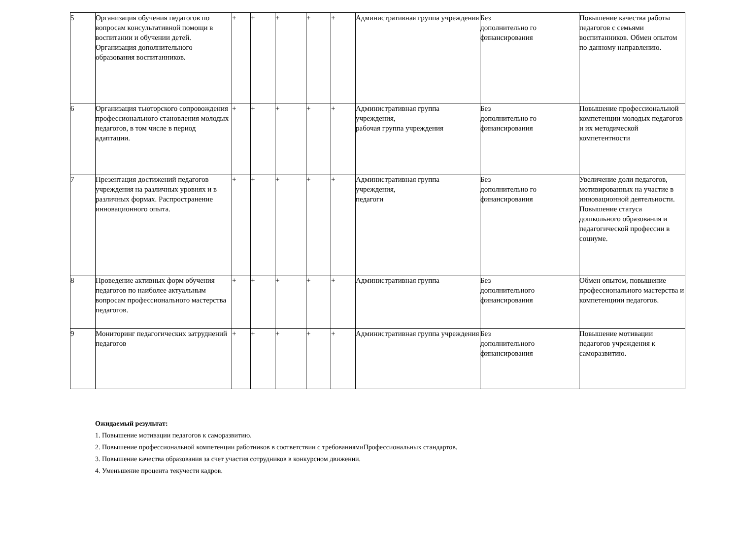| 5 | Организация обучения педагогов по вопросам консультативной помощи в воспитании и обучении детей. Организация дополнительного образования воспитанников. | + | + | + | + | + | Административная группа учреждения | Без дополнительно го финансирования | Повышение качества работы педагогов с семьями воспитанников. Обмен опытом по данному направлению. |
| 6 | Организация тьюторского сопровождения профессионального становления молодых педагогов, в том числе в период адаптации. | + | + | + | + | + | Административная группа учреждения, рабочая группа учреждения | Без дополнительно го финансирования | Повышение профессиональной компетенции молодых педагогов и их методической компетентности |
| 7 | Презентация достижений педагогов учреждения на различных уровнях и в различных формах. Распространение инновационного опыта. | + | + | + | + | + | Административная группа учреждения, педагоги | Без дополнительно го финансирования | Увеличение доли педагогов, мотивированных на участие в инновационной деятельности. Повышение статуса дошкольного образования и педагогической профессии в социуме. |
| 8 | Проведение активных форм обучения педагогов по наиболее актуальным вопросам профессионального мастерства педагогов. | + | + | + | + | + | Административная группа | Без дополнительного финансирования | Обмен опытом, повышение профессионального мастерства и компетенциии педагогов. |
| 9 | Мониторинг педагогических затруднений педагогов | + | + | + | + | + | Административная группа учреждения | Без дополнительного финансирования | Повышение мотивации педагогов учреждения к саморазвитию. |
Ожидаемый результат:
1. Повышение мотивации педагогов к саморазвитию.
2. Повышение профессиональной компетенции работников в соответствии с требованиямиПрофессиональных стандартов.
3. Повышение качества образования за счет участия сотрудников в конкурсном движении.
4. Уменьшение процента текучести кадров.